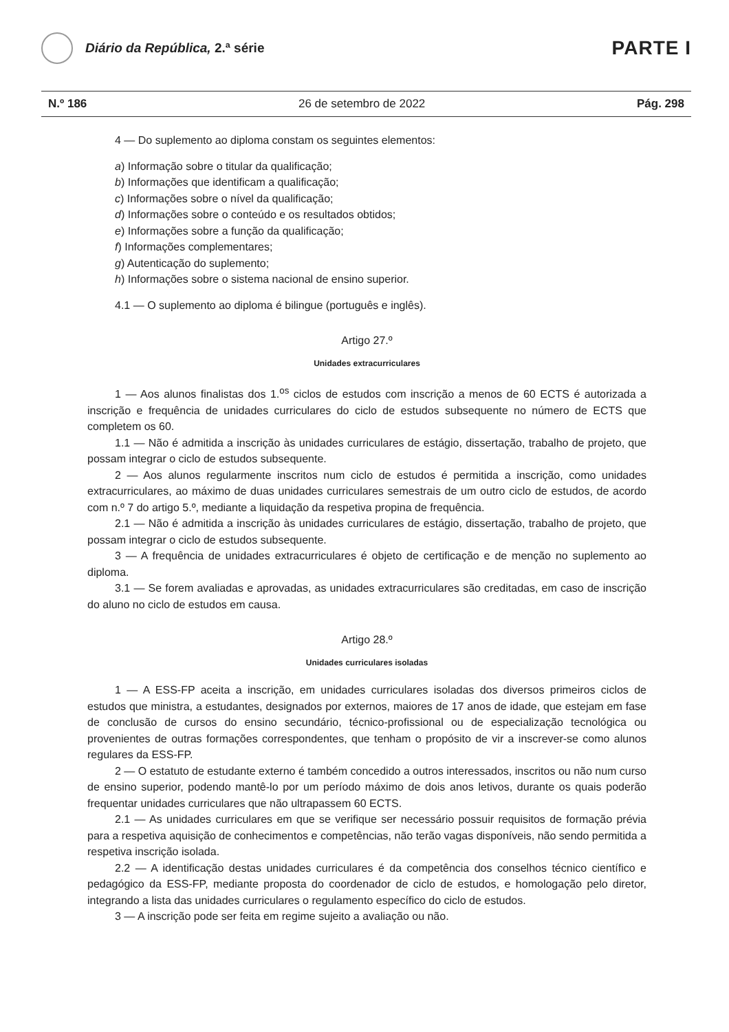Diário da República, 2.ª série
PARTE I
N.º 186 26 de setembro de 2022 Pág. 298
4 — Do suplemento ao diploma constam os seguintes elementos:
a) Informação sobre o titular da qualificação;
b) Informações que identificam a qualificação;
c) Informações sobre o nível da qualificação;
d) Informações sobre o conteúdo e os resultados obtidos;
e) Informações sobre a função da qualificação;
f) Informações complementares;
g) Autenticação do suplemento;
h) Informações sobre o sistema nacional de ensino superior.
4.1 — O suplemento ao diploma é bilingue (português e inglês).
Artigo 27.º
Unidades extracurriculares
1 — Aos alunos finalistas dos 1.<sup>os</sup> ciclos de estudos com inscrição a menos de 60 ECTS é autorizada a inscrição e frequência de unidades curriculares do ciclo de estudos subsequente no número de ECTS que completem os 60.
1.1 — Não é admitida a inscrição às unidades curriculares de estágio, dissertação, trabalho de projeto, que possam integrar o ciclo de estudos subsequente.
2 — Aos alunos regularmente inscritos num ciclo de estudos é permitida a inscrição, como unidades extracurriculares, ao máximo de duas unidades curriculares semestrais de um outro ciclo de estudos, de acordo com n.º 7 do artigo 5.º, mediante a liquidação da respetiva propina de frequência.
2.1 — Não é admitida a inscrição às unidades curriculares de estágio, dissertação, trabalho de projeto, que possam integrar o ciclo de estudos subsequente.
3 — A frequência de unidades extracurriculares é objeto de certificação e de menção no suplemento ao diploma.
3.1 — Se forem avaliadas e aprovadas, as unidades extracurriculares são creditadas, em caso de inscrição do aluno no ciclo de estudos em causa.
Artigo 28.º
Unidades curriculares isoladas
1 — A ESS-FP aceita a inscrição, em unidades curriculares isoladas dos diversos primeiros ciclos de estudos que ministra, a estudantes, designados por externos, maiores de 17 anos de idade, que estejam em fase de conclusão de cursos do ensino secundário, técnico-profissional ou de especialização tecnológica ou provenientes de outras formações correspondentes, que tenham o propósito de vir a inscrever-se como alunos regulares da ESS-FP.
2 — O estatuto de estudante externo é também concedido a outros interessados, inscritos ou não num curso de ensino superior, podendo mantê-lo por um período máximo de dois anos letivos, durante os quais poderão frequentar unidades curriculares que não ultrapassem 60 ECTS.
2.1 — As unidades curriculares em que se verifique ser necessário possuir requisitos de formação prévia para a respetiva aquisição de conhecimentos e competências, não terão vagas disponíveis, não sendo permitida a respetiva inscrição isolada.
2.2 — A identificação destas unidades curriculares é da competência dos conselhos técnico científico e pedagógico da ESS-FP, mediante proposta do coordenador de ciclo de estudos, e homologação pelo diretor, integrando a lista das unidades curriculares o regulamento específico do ciclo de estudos.
3 — A inscrição pode ser feita em regime sujeito a avaliação ou não.